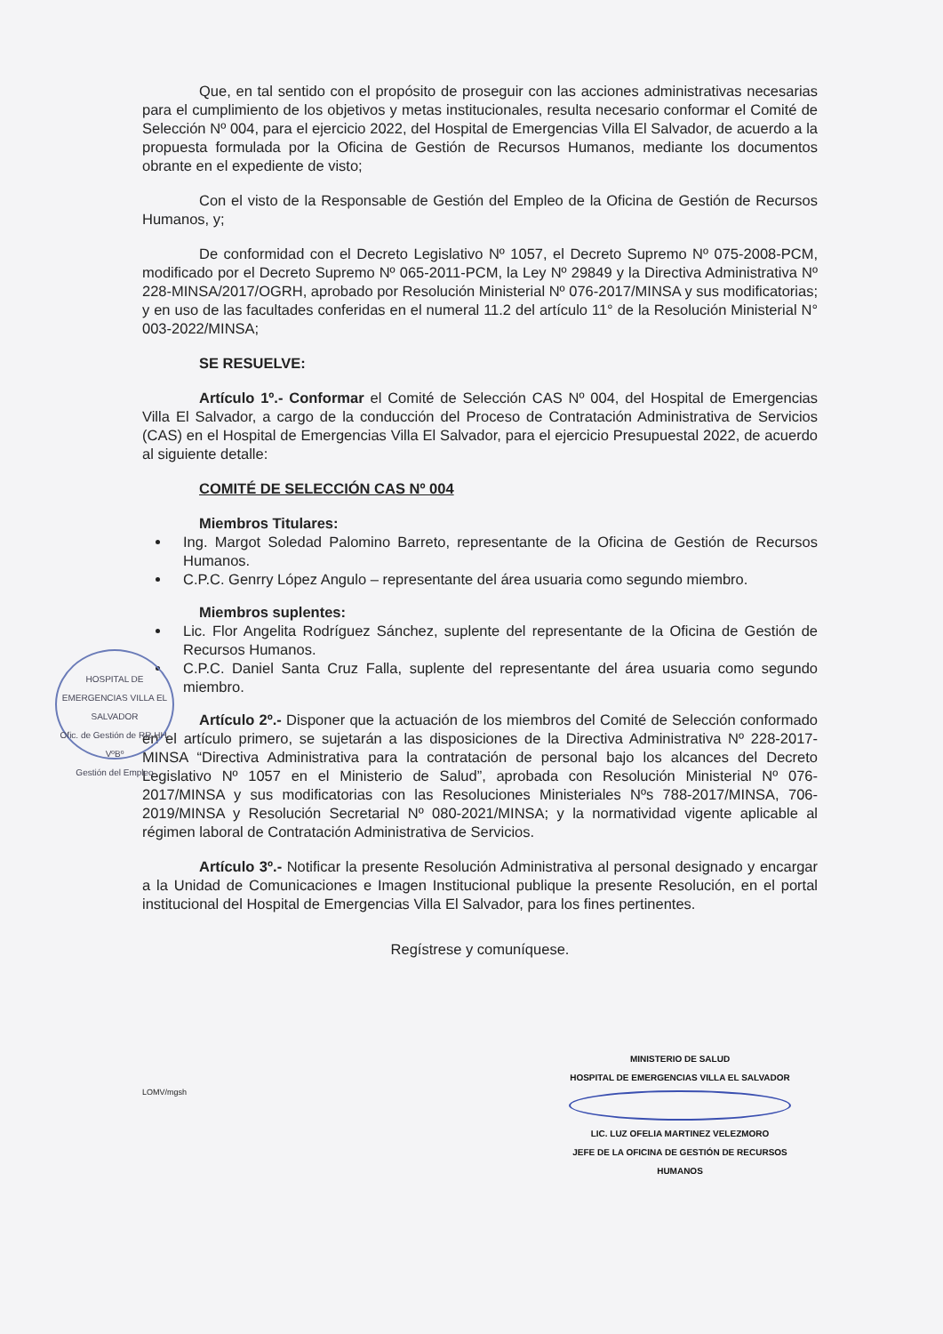Que, en tal sentido con el propósito de proseguir con las acciones administrativas necesarias para el cumplimiento de los objetivos y metas institucionales, resulta necesario conformar el Comité de Selección Nº 004, para el ejercicio 2022, del Hospital de Emergencias Villa El Salvador, de acuerdo a la propuesta formulada por la Oficina de Gestión de Recursos Humanos, mediante los documentos obrante en el expediente de visto;
Con el visto de la Responsable de Gestión del Empleo de la Oficina de Gestión de Recursos Humanos, y;
De conformidad con el Decreto Legislativo Nº 1057, el Decreto Supremo Nº 075-2008-PCM, modificado por el Decreto Supremo Nº 065-2011-PCM, la Ley Nº 29849 y la Directiva Administrativa Nº 228-MINSA/2017/OGRH, aprobado por Resolución Ministerial Nº 076-2017/MINSA y sus modificatorias; y en uso de las facultades conferidas en el numeral 11.2 del artículo 11° de la Resolución Ministerial N° 003-2022/MINSA;
SE RESUELVE:
Artículo 1º.- Conformar el Comité de Selección CAS Nº 004, del Hospital de Emergencias Villa El Salvador, a cargo de la conducción del Proceso de Contratación Administrativa de Servicios (CAS) en el Hospital de Emergencias Villa El Salvador, para el ejercicio Presupuestal 2022, de acuerdo al siguiente detalle:
COMITÉ DE SELECCIÓN CAS Nº 004
Miembros Titulares:
Ing. Margot Soledad Palomino Barreto, representante de la Oficina de Gestión de Recursos Humanos.
C.P.C. Genrry López Angulo – representante del área usuaria como segundo miembro.
Miembros suplentes:
Lic. Flor Angelita Rodríguez Sánchez, suplente del representante de la Oficina de Gestión de Recursos Humanos.
C.P.C. Daniel Santa Cruz Falla, suplente del representante del área usuaria como segundo miembro.
Artículo 2º.- Disponer que la actuación de los miembros del Comité de Selección conformado en el artículo primero, se sujetarán a las disposiciones de la Directiva Administrativa Nº 228-2017-MINSA “Directiva Administrativa para la contratación de personal bajo los alcances del Decreto Legislativo Nº 1057 en el Ministerio de Salud”, aprobada con Resolución Ministerial Nº 076-2017/MINSA y sus modificatorias con las Resoluciones Ministeriales Nºs 788-2017/MINSA, 706-2019/MINSA y Resolución Secretarial Nº 080-2021/MINSA; y la normatividad vigente aplicable al régimen laboral de Contratación Administrativa de Servicios.
Artículo 3º.- Notificar la presente Resolución Administrativa al personal designado y encargar a la Unidad de Comunicaciones e Imagen Institucional publique la presente Resolución, en el portal institucional del Hospital de Emergencias Villa El Salvador, para los fines pertinentes.
Regístrese y comuníquese.
LOMV/mgsh
HOSPITAL DE EMERGENCIAS VILLA EL SALVADOR
Ofic. de Gestión de RR.HH.
VºBº
Gestión del Empleo
MINISTERIO DE SALUD
HOSPITAL DE EMERGENCIAS VILLA EL SALVADOR
LIC. LUZ OFELIA MARTINEZ VELEZMORO
JEFE DE LA OFICINA DE GESTIÓN DE RECURSOS HUMANOS